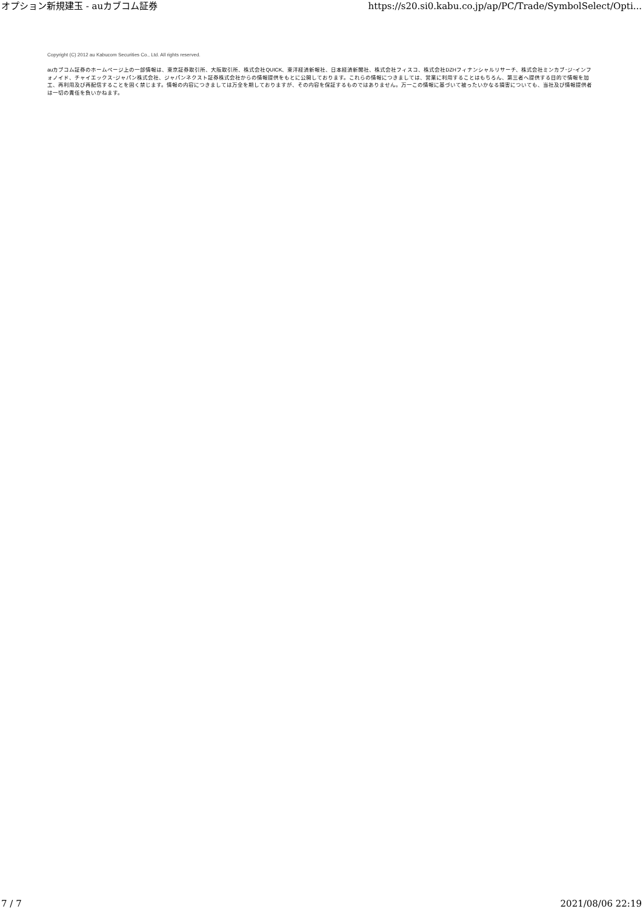オプション新規建玉 - auカブコム証券 https://s20.si0.kabu.co.jp/ap/PC/Trade/SymbolSelect/Opti...
Copyright (C) 2012 au Kabucom Securities Co., Ltd. All rights reserved.
auカブコム証券のホームページ上の一部情報は、東京証券取引所、大阪取引所、株式会社QUICK、東洋経済新報社、日本経済新聞社、株式会社フィスコ、株式会社DZHフィナンシャルリサーチ、株式会社ミンカブ･ジ･インフォノイド、チャイエックス･ジャパン株式会社、ジャパンネクスト証券株式会社からの情報提供をもとに公開しております。これらの情報につきましては、営業に利用することはもちろん、第三者へ提供する目的で情報を加工、再利用及び再配信することを固く禁じます。情報の内容につきましては万全を期しておりますが、その内容を保証するものではありません。万一この情報に基づいて被ったいかなる損害についても、当社及び情報提供者は一切の責任を負いかねます。
7 / 7 2021/08/06 22:19